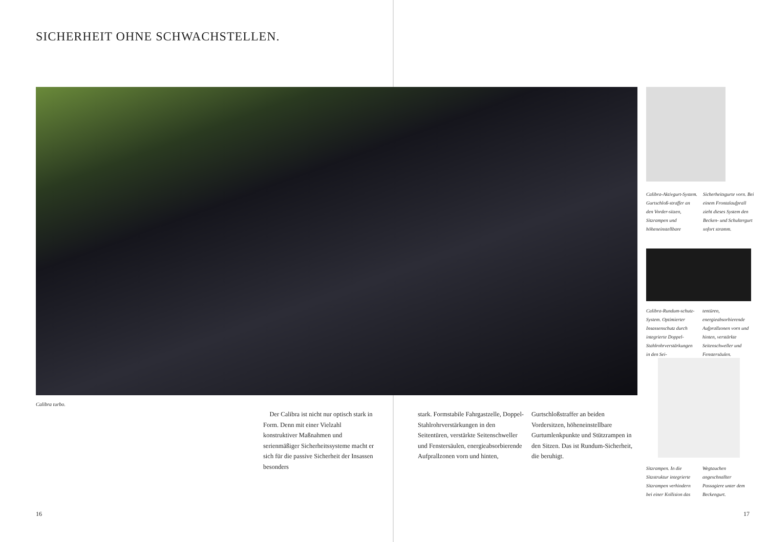SICHERHEIT OHNE SCHWACHSTELLEN.
Calibra turbo.
Der Calibra ist nicht nur optisch stark in Form. Denn mit einer Vielzahl konstruktiver Maßnahmen und serienmäßiger Sicherheitssysteme macht er sich für die passive Sicherheit der Insassen besonders
stark. Formstabile Fahrgastzelle, Doppel-Stahlrohrverstärkungen in den Seitentüren, verstärkte Seitenschweller und Fenstersäulen, energieabsorbierende Aufprallzonen vorn und hinten,
Gurtschloßstraffer an beiden Vordersitzen, höheneinstellbare Gurtumlenkpunkte und Stützrampen in den Sitzen. Das ist Rundum-Sicherheit, die beruhigt.
Calibra-Aktivgurt-System. Gurtschloß-straffer an den Vorder-sitzen, Sitzrampen und höheneinstellbare
Sicherheitsgurte vorn. Bei einem Frontalaufprall zieht dieses System den Becken- und Schultergurt sofort stramm.
Calibra-Rundum-schutz-System. Optimierter Insassenschutz durch integrierte Doppel-Stahlrohrverstärkungen in den Sei-
tentüren, energieabsorbierende Aufprallzonen vorn und hinten, verstärkte Seitenschweller und Fenstersäulen.
Sitzrampen. In die Sitzstruktur integrierte Sitzrampen verhindern bei einer Kollision das
Wegtauchen angeschnallter Passagiere unter dem Beckengurt.
16 17